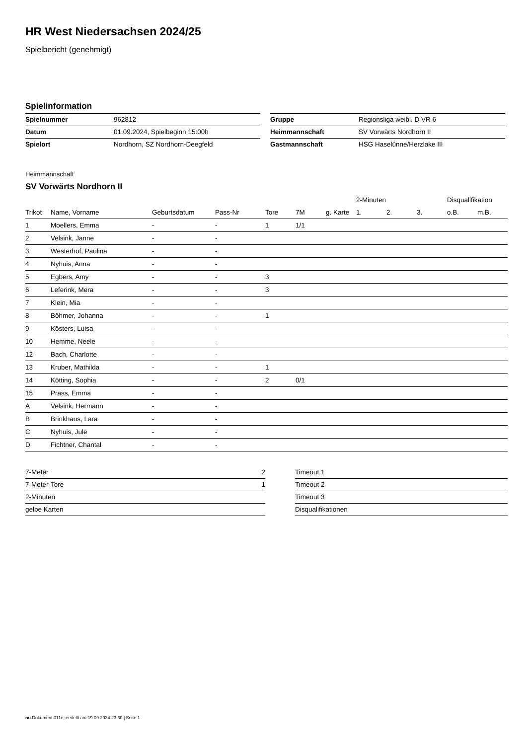HR West Niedersachsen 2024/25
Spielbericht (genehmigt)
Spielinformation
| Spielnummer | 962812 |
| Datum | 01.09.2024, Spielbeginn 15:00h |
| Spielort | Nordhorn, SZ Nordhorn-Deegfeld |
| Gruppe | Regionsliga weibl. D VR 6 |
| Heimmannschaft | SV Vorwärts Nordhorn II |
| Gastmannschaft | HSG Haselünne/Herzlake III |
Heimmannschaft
SV Vorwärts Nordhorn II
| | | | | | | | 2-Minuten | | | Disqualifikation | |
| --- | --- | --- | --- | --- | --- | --- | --- | --- | --- | --- | --- |
| Trikot | Name, Vorname | Geburtsdatum | Pass-Nr | Tore | 7M | g. Karte | 1. | 2. | 3. | o.B. | m.B. |
| 1 | Moellers, Emma | - | - | 1 | 1/1 | | | | | | |
| 2 | Velsink, Janne | - | - | | | | | | | | |
| 3 | Westerhof, Paulina | - | - | | | | | | | | |
| 4 | Nyhuis, Anna | - | - | | | | | | | | |
| 5 | Egbers, Amy | - | - | 3 | | | | | | | |
| 6 | Leferink, Mera | - | - | 3 | | | | | | | |
| 7 | Klein, Mia | - | - | | | | | | | | |
| 8 | Böhmer, Johanna | - | - | 1 | | | | | | | |
| 9 | Kösters, Luisa | - | - | | | | | | | | |
| 10 | Hemme, Neele | - | - | | | | | | | | |
| 12 | Bach, Charlotte | - | - | | | | | | | | |
| 13 | Kruber, Mathilda | - | - | 1 | | | | | | | |
| 14 | Kötting, Sophia | - | - | 2 | 0/1 | | | | | | |
| 15 | Prass, Emma | - | - | | | | | | | | |
| A | Velsink, Hermann | - | - | | | | | | | | |
| B | Brinkhaus, Lara | - | - | | | | | | | | |
| C | Nyhuis, Jule | - | - | | | | | | | | |
| D | Fichtner, Chantal | - | - | | | | | | | | |
| 7-Meter | 2 |
| 7-Meter-Tore | 1 |
| 2-Minuten | |
| gelbe Karten | |
| Timeout 1 |
| Timeout 2 |
| Timeout 3 |
| Disqualifikationen |
nu.Dokument 011e, erstellt am 19.09.2024 23:30 | Seite 1